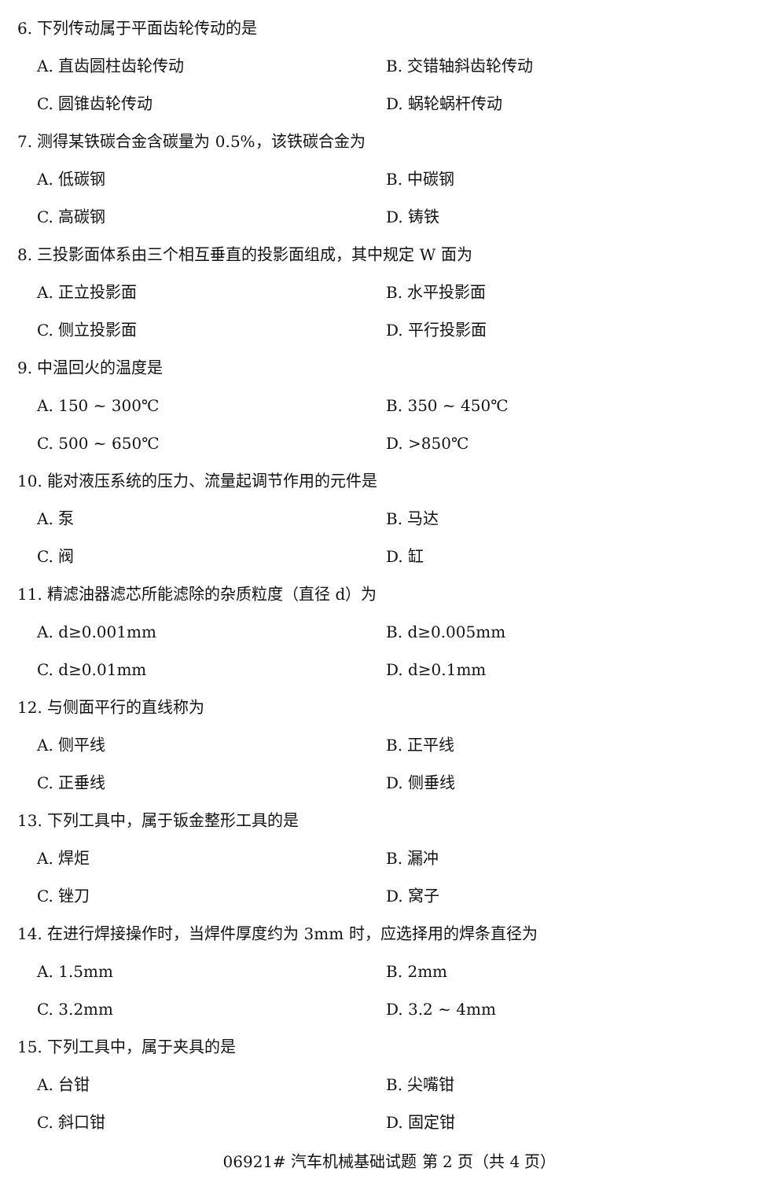6. 下列传动属于平面齿轮传动的是
A. 直齿圆柱齿轮传动 B. 交错轴斜齿轮传动
C. 圆锥齿轮传动 D. 蜗轮蜗杆传动
7. 测得某铁碳合金含碳量为 0.5%，该铁碳合金为
A. 低碳钢 B. 中碳钢
C. 高碳钢 D. 铸铁
8. 三投影面体系由三个相互垂直的投影面组成，其中规定 W 面为
A. 正立投影面 B. 水平投影面
C. 侧立投影面 D. 平行投影面
9. 中温回火的温度是
A. 150 ~ 300℃ B. 350 ~ 450℃
C. 500 ~ 650℃ D. >850℃
10. 能对液压系统的压力、流量起调节作用的元件是
A. 泵 B. 马达
C. 阀 D. 缸
11. 精滤油器滤芯所能滤除的杂质粒度（直径 d）为
A. d≥0.001mm B. d≥0.005mm
C. d≥0.01mm D. d≥0.1mm
12. 与侧面平行的直线称为
A. 侧平线 B. 正平线
C. 正垂线 D. 侧垂线
13. 下列工具中，属于钣金整形工具的是
A. 焊炬 B. 漏冲
C. 锉刀 D. 窝子
14. 在进行焊接操作时，当焊件厚度约为 3mm 时，应选择用的焊条直径为
A. 1.5mm B. 2mm
C. 3.2mm D. 3.2 ~ 4mm
15. 下列工具中，属于夹具的是
A. 台钳 B. 尖嘴钳
C. 斜口钳 D. 固定钳
06921# 汽车机械基础试题 第 2 页（共 4 页）